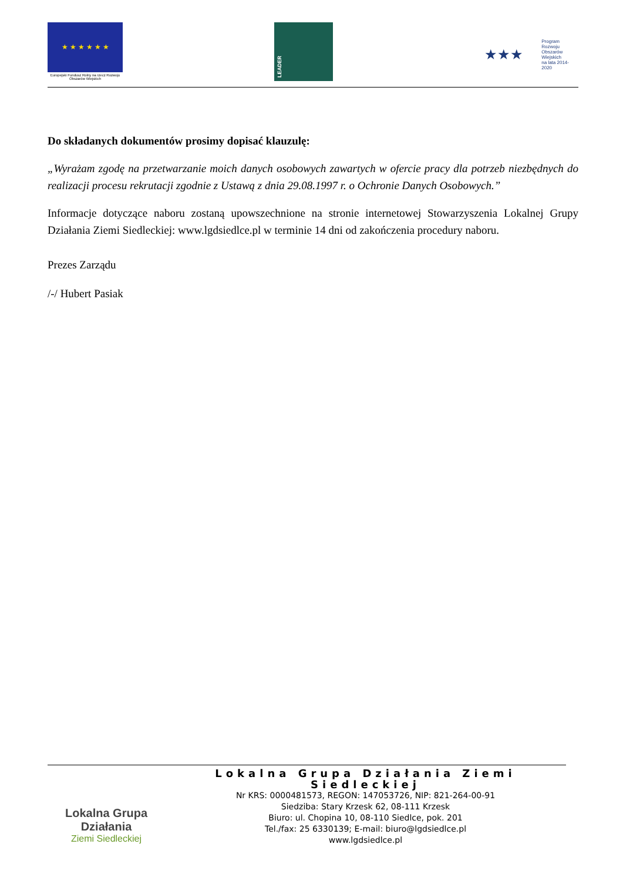★ ★ ★ ★ ★ ★
Europejski Fundusz Rolny na rzecz Rozwoju Obszarów Wiejskich
LEADER
★★★
Program
Rozwoju
Obszarów
Wiejskich
na lata 2014-2020
Do składanych dokumentów prosimy dopisać klauzulę:
„Wyrażam zgodę na przetwarzanie moich danych osobowych zawartych w ofercie pracy dla potrzeb niezbędnych do realizacji procesu rekrutacji zgodnie z Ustawą z dnia 29.08.1997 r. o Ochronie Danych Osobowych.”
Informacje dotyczące naboru zostaną upowszechnione na stronie internetowej Stowarzyszenia Lokalnej Grupy Działania Ziemi Siedleckiej: www.lgdsiedlce.pl w terminie 14 dni od zakończenia procedury naboru.
Prezes Zarządu
/-/ Hubert Pasiak
Lokalna Grupa Działania
Ziemi Siedleckiej
Lokalna Grupa Działania Ziemi Siedleckiej
Nr KRS: 0000481573, REGON: 147053726, NIP: 821-264-00-91
Siedziba: Stary Krzesk 62, 08-111 Krzesk
Biuro: ul. Chopina 10, 08-110 Siedlce, pok. 201
Tel./fax: 25 6330139; E-mail: biuro@lgdsiedlce.pl
www.lgdsiedlce.pl